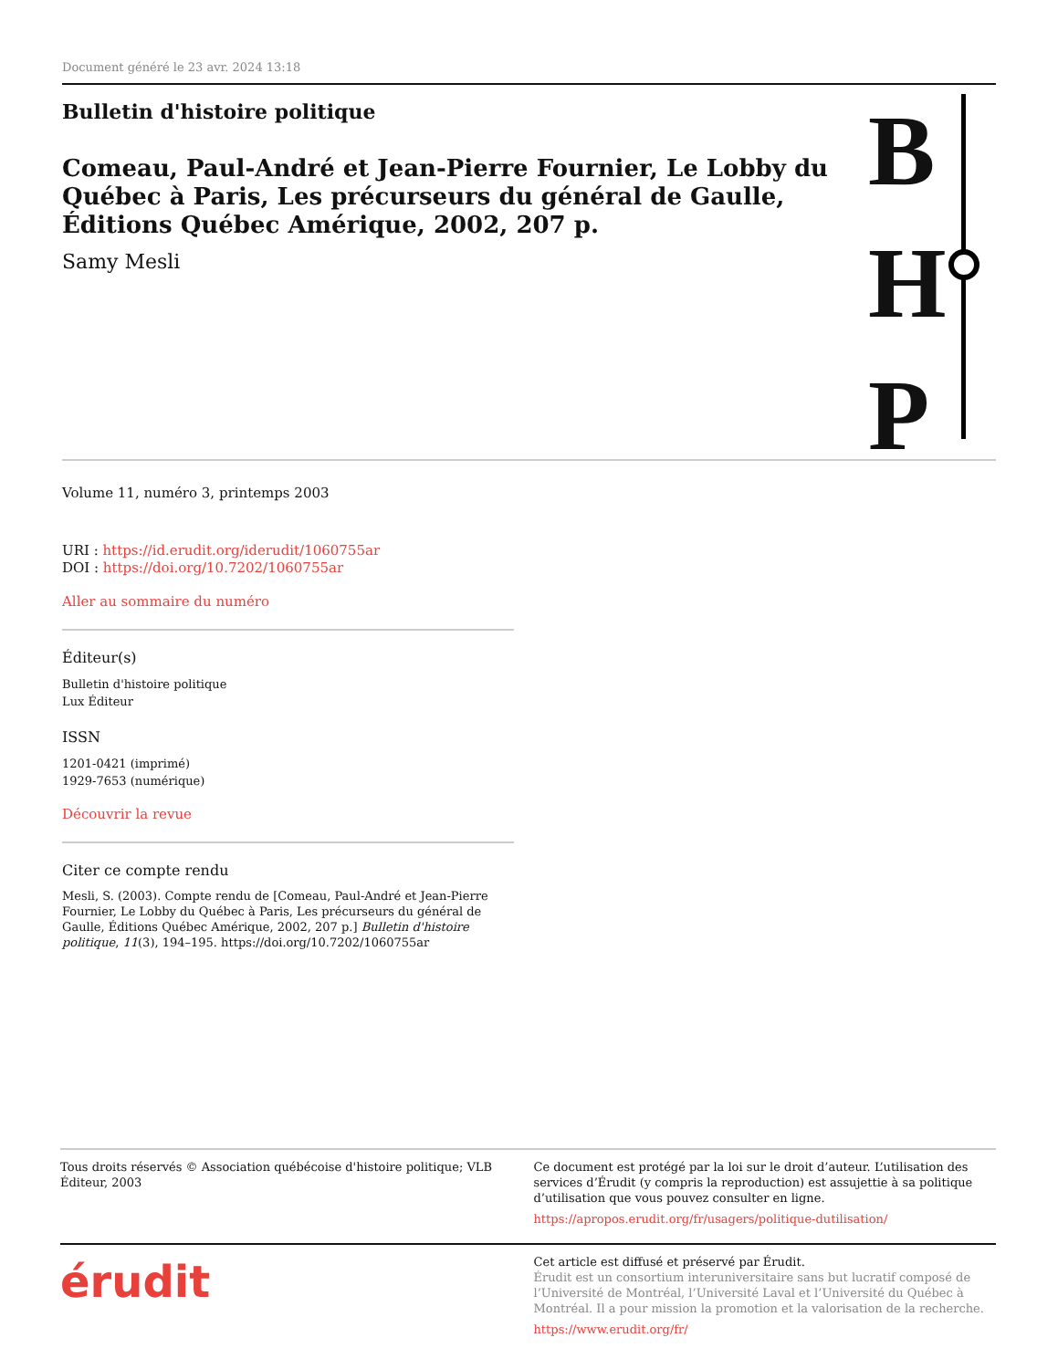Document généré le 23 avr. 2024 13:18
Bulletin d'histoire politique
Comeau, Paul-André et Jean-Pierre Fournier, Le Lobby du Québec à Paris, Les précurseurs du général de Gaulle, Éditions Québec Amérique, 2002, 207 p.
Samy Mesli
B
H
P
Volume 11, numéro 3, printemps 2003
URI : https://id.erudit.org/iderudit/1060755ar
DOI : https://doi.org/10.7202/1060755ar
Aller au sommaire du numéro
Éditeur(s)
Bulletin d'histoire politique
Lux Éditeur
ISSN
1201-0421 (imprimé)
1929-7653 (numérique)
Découvrir la revue
Citer ce compte rendu
Mesli, S. (2003). Compte rendu de [Comeau, Paul-André et Jean-Pierre Fournier, Le Lobby du Québec à Paris, Les précurseurs du général de Gaulle, Éditions Québec Amérique, 2002, 207 p.] Bulletin d'histoire politique, 11(3), 194–195. https://doi.org/10.7202/1060755ar
Tous droits réservés © Association québécoise d'histoire politique; VLB Éditeur, 2003
Ce document est protégé par la loi sur le droit d’auteur. L’utilisation des services d’Érudit (y compris la reproduction) est assujettie à sa politique d’utilisation que vous pouvez consulter en ligne.
https://apropos.erudit.org/fr/usagers/politique-dutilisation/
érudit
Cet article est diffusé et préservé par Érudit.
Érudit est un consortium interuniversitaire sans but lucratif composé de l’Université de Montréal, l’Université Laval et l’Université du Québec à Montréal. Il a pour mission la promotion et la valorisation de la recherche.
https://www.erudit.org/fr/